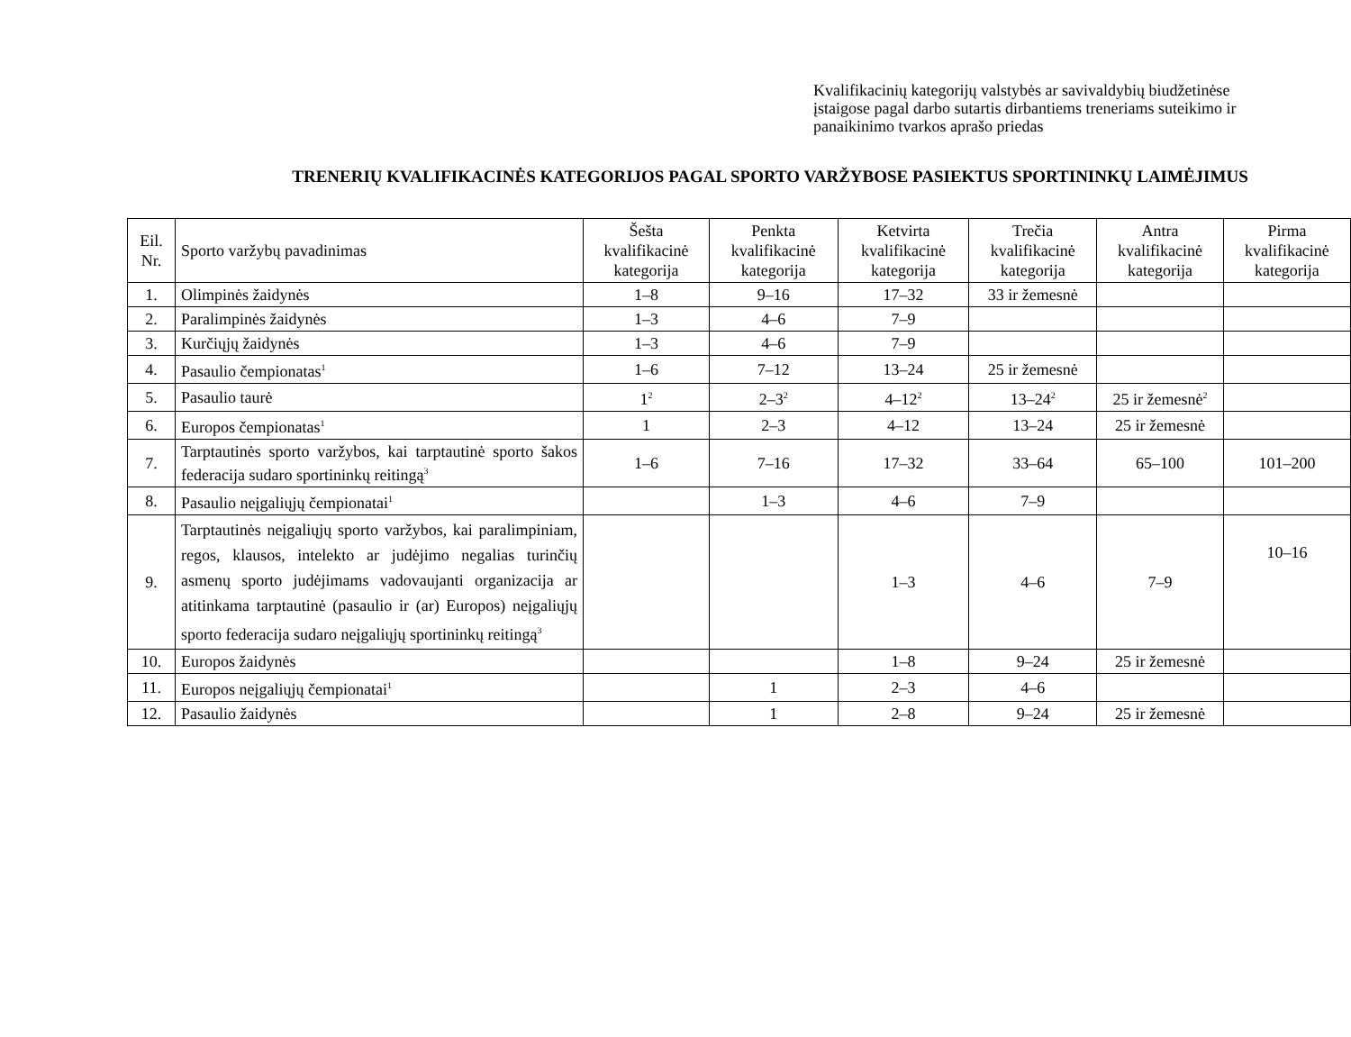Kvalifikacinių kategorijų valstybės ar savivaldybių biudžetinėse įstaigose pagal darbo sutartis dirbantiems treneriams suteikimo ir panaikinimo tvarkos aprašo priedas
TRENERIŲ KVALIFIKACINĖS KATEGORIJOS PAGAL SPORTO VARŽYBOSE PASIEKTUS SPORTININKŲ LAIMĖJIMUS
| Eil. Nr. | Sporto varžybų pavadinimas | Šešta kvalifikacinė kategorija | Penkta kvalifikacinė kategorija | Ketvirta kvalifikacinė kategorija | Trečia kvalifikacinė kategorija | Antra kvalifikacinė kategorija | Pirma kvalifikacinė kategorija |
| --- | --- | --- | --- | --- | --- | --- | --- |
| 1. | Olimpinės žaidynės | 1–8 | 9–16 | 17–32 | 33 ir žemesnė | | |
| 2. | Paralimpinės žaidynės | 1–3 | 4–6 | 7–9 | | | |
| 3. | Kurčiųjų žaidynės | 1–3 | 4–6 | 7–9 | | | |
| 4. | Pasaulio čempionatas<sup>1</sup> | 1–6 | 7–12 | 13–24 | 25 ir žemesnė | | |
| 5. | Pasaulio taurė | 1<sup>2</sup> | 2–3<sup>2</sup> | 4–12<sup>2</sup> | 13–24<sup>2</sup> | 25 ir žemesnė<sup>2</sup> | |
| 6. | Europos čempionatas<sup>1</sup> | 1 | 2–3 | 4–12 | 13–24 | 25 ir žemesnė | |
| 7. | Tarptautinės sporto varžybos, kai tarptautinė sporto šakos federacija sudaro sportininkų reitingą<sup>3</sup> | 1–6 | 7–16 | 17–32 | 33–64 | 65–100 | 101–200 |
| 8. | Pasaulio neįgaliųjų čempionatai<sup>1</sup> | | 1–3 | 4–6 | 7–9 | | |
| 9. | Tarptautinės neįgaliųjų sporto varžybos, kai paralimpiniam, regos, klausos, intelekto ar judėjimo negalias turinčių asmenų sporto judėjimams vadovaujanti organizacija ar atitinkama tarptautinė (pasaulio ir (ar) Europos) neįgaliųjų sporto federacija sudaro neįgaliųjų sportininkų reitingą<sup>3</sup> | | | 1–3 | 4–6 | 7–9 | 10–16 |
| 10. | Europos žaidynės | | | 1–8 | 9–24 | 25 ir žemesnė | |
| 11. | Europos neįgaliųjų čempionatai<sup>1</sup> | | 1 | 2–3 | 4–6 | | |
| 12. | Pasaulio žaidynės | | 1 | 2–8 | 9–24 | 25 ir žemesnė | |